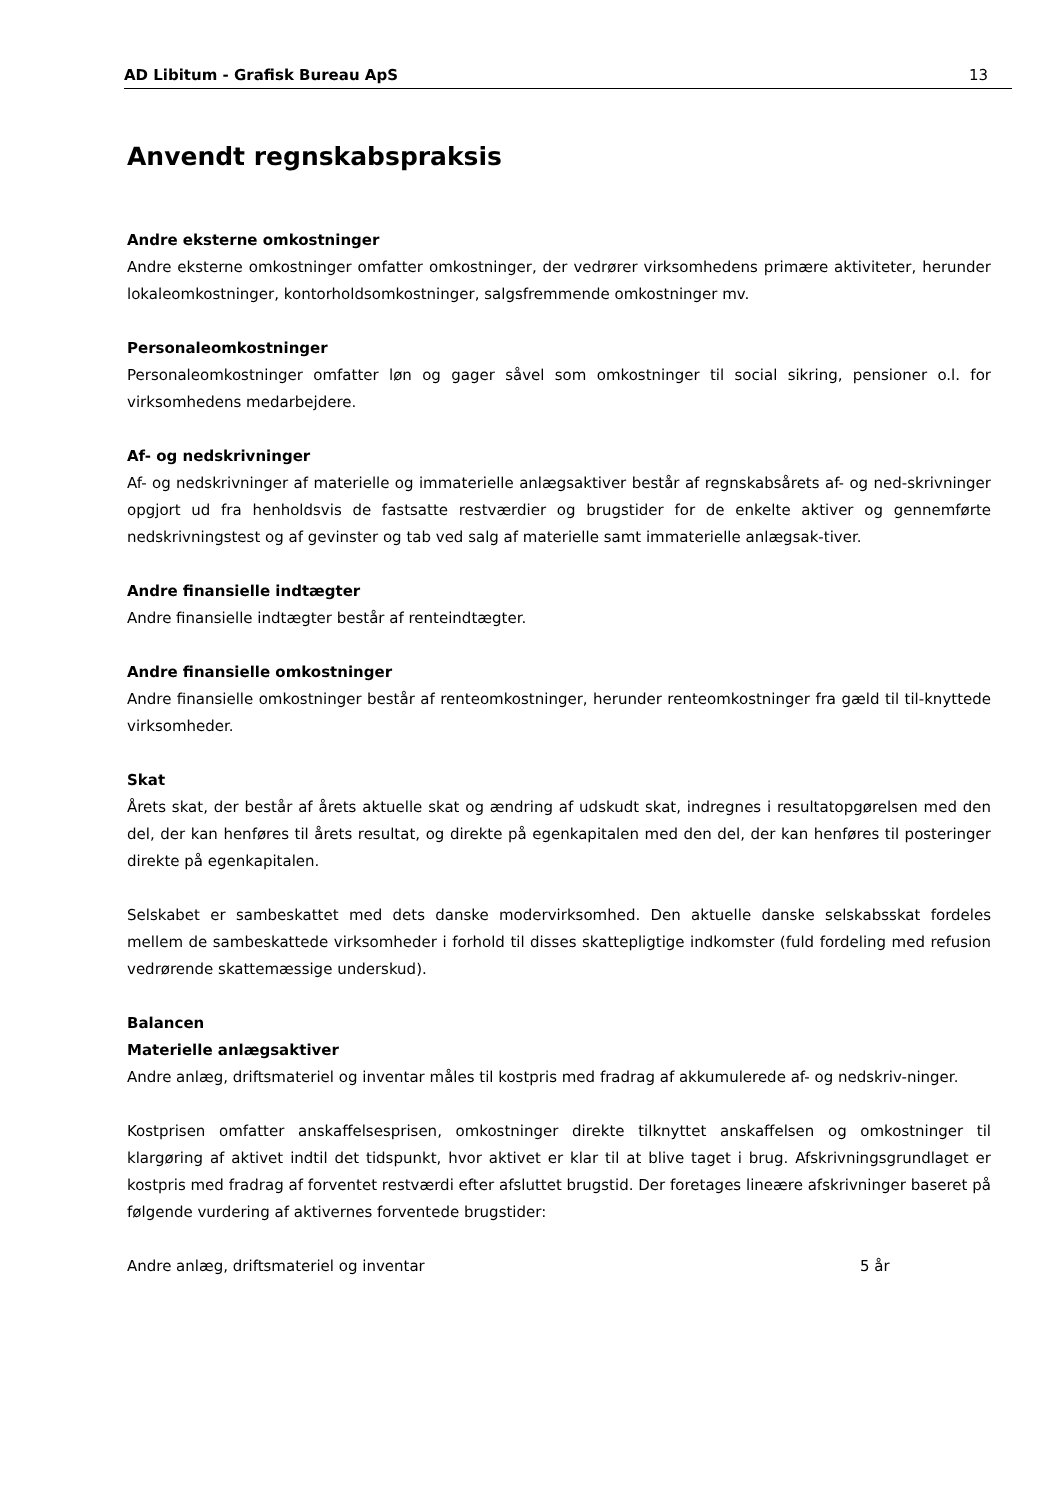AD Libitum - Grafisk Bureau ApS 13
Anvendt regnskabspraksis
Andre eksterne omkostninger
Andre eksterne omkostninger omfatter omkostninger, der vedrører virksomhedens primære aktiviteter, herunder lokaleomkostninger, kontorholdsomkostninger, salgsfremmende omkostninger mv.
Personaleomkostninger
Personaleomkostninger omfatter løn og gager såvel som omkostninger til social sikring, pensioner o.l. for virksomhedens medarbejdere.
Af- og nedskrivninger
Af- og nedskrivninger af materielle og immaterielle anlægsaktiver består af regnskabsårets af- og ned-skrivninger opgjort ud fra henholdsvis de fastsatte restværdier og brugstider for de enkelte aktiver og gennemførte nedskrivningstest og af gevinster og tab ved salg af materielle samt immaterielle anlægsak-tiver.
Andre finansielle indtægter
Andre finansielle indtægter består af renteindtægter.
Andre finansielle omkostninger
Andre finansielle omkostninger består af renteomkostninger, herunder renteomkostninger fra gæld til til-knyttede virksomheder.
Skat
Årets skat, der består af årets aktuelle skat og ændring af udskudt skat, indregnes i resultatopgørelsen med den del, der kan henføres til årets resultat, og direkte på egenkapitalen med den del, der kan henføres til posteringer direkte på egenkapitalen.
Selskabet er sambeskattet med dets danske modervirksomhed. Den aktuelle danske selskabsskat fordeles mellem de sambeskattede virksomheder i forhold til disses skattepligtige indkomster (fuld fordeling med refusion vedrørende skattemæssige underskud).
Balancen
Materielle anlægsaktiver
Andre anlæg, driftsmateriel og inventar måles til kostpris med fradrag af akkumulerede af- og nedskriv-ninger.
Kostprisen omfatter anskaffelsesprisen, omkostninger direkte tilknyttet anskaffelsen og omkostninger til klargøring af aktivet indtil det tidspunkt, hvor aktivet er klar til at blive taget i brug. Afskrivningsgrundlaget er kostpris med fradrag af forventet restværdi efter afsluttet brugstid. Der foretages lineære afskrivninger baseret på følgende vurdering af aktivernes forventede brugstider:
Andre anlæg, driftsmateriel og inventar 5 år